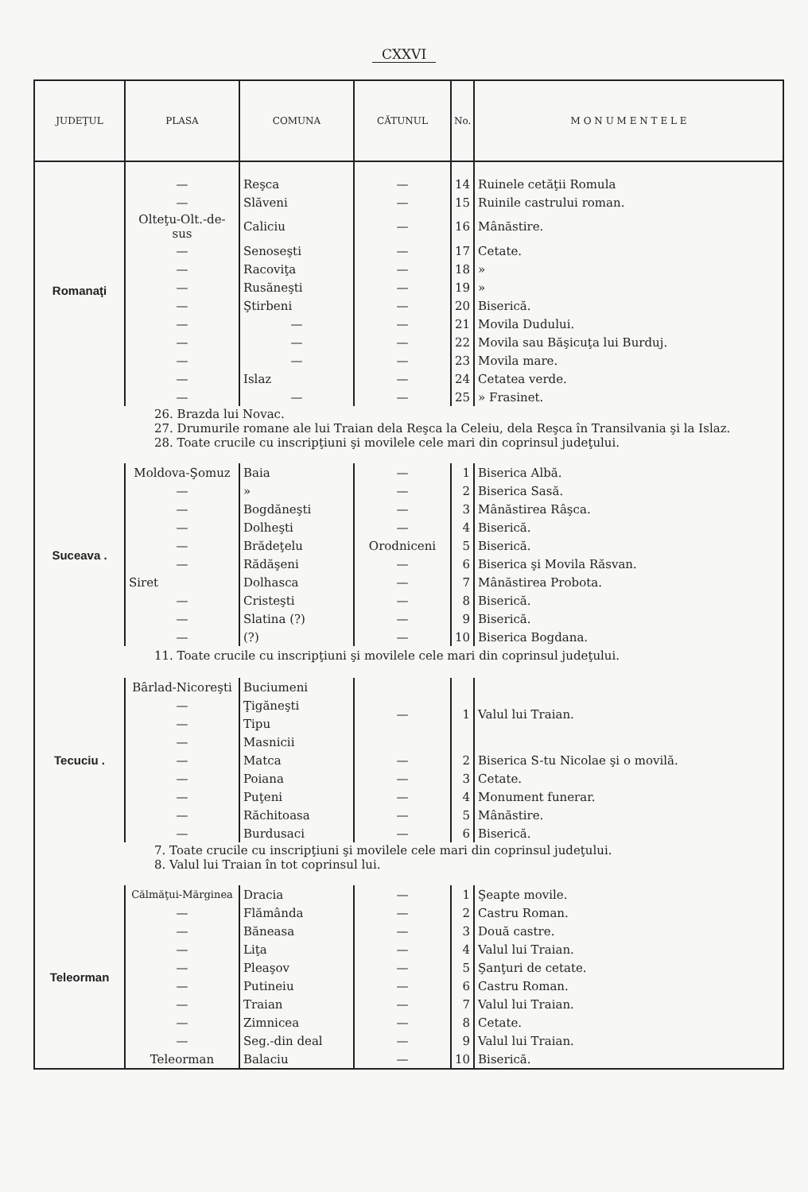CXXVI
| JUDEŢUL | PLASA | COMUNA | CĂTUNUL | No. | M O N U M E N T E L E |
| --- | --- | --- | --- | --- | --- |
| Romanaţi | — | Reşca | — | 14 | Ruinele cetăţii Romula |
| | — | Slăveni | — | 15 | Ruinile castrului roman. |
| | Olteţu-Olt.-de-sus | Caliciu | — | 16 | Mânăstire. |
| | — | Senoseşti | — | 17 | Cetate. |
| | — | Racoviţa | — | 18 | » |
| | — | Rusăneşti | — | 19 | » |
| | — | Ştirbeni | — | 20 | Biserică. |
| | — | — | — | 21 | Movila Dudului. |
| | — | — | — | 22 | Movila sau Băşicuţa lui Burduj. |
| | — | — | — | 23 | Movila mare. |
| | — | Islaz | — | 24 | Cetatea verde. |
| | — | — | — | 25 | » Frasinet. |
| 26. Brazda lui Novac. 27. Drumurile romane ale lui Traian dela Reşca la Celeiu, dela Reşca în Transilvania şi la Islaz. 28. Toate crucile cu inscripţiuni şi movilele cele mari din coprinsul judeţului. | | | | | |
| Suceava . | Moldova-Şomuz | Baia | — | 1 | Biserica Albă. |
| | — | » | — | 2 | Biserica Sasă. |
| | — | Bogdăneşti | — | 3 | Mânăstirea Râşca. |
| | — | Dolheşti | — | 4 | Biserică. |
| | — | Brădeţelu | Orodniceni | 5 | Biserică. |
| | — | Rădăşeni | — | 6 | Biserica şi Movila Răsvan. |
| | Siret | Dolhasca | — | 7 | Mânăstirea Probota. |
| | — | Cristeşti | — | 8 | Biserică. |
| | — | Slatina (?) | — | 9 | Biserică. |
| | — | (?) | — | 10 | Biserica Bogdana. |
| 11. Toate crucile cu inscripţiuni şi movilele cele mari din coprinsul judeţului. | | | | | |
| Tecuciu . | Bârlad-Nicoreşti | Buciumeni | — | 1 | Valul lui Traian. |
| | — | Ţigăneşti | | | |
| | — | Tipu | | | |
| | — | Masnicii | | | |
| | — | Matca | — | 2 | Biserica S-tu Nicolae şi o movilă. |
| | — | Poiana | — | 3 | Cetate. |
| | — | Puţeni | — | 4 | Monument funerar. |
| | — | Răchitoasa | — | 5 | Mânăstire. |
| | — | Burdusaci | — | 6 | Biserică. |
| 7. Toate crucile cu inscripţiuni şi movilele cele mari din coprinsul judeţului. 8. Valul lui Traian în tot coprinsul lui. | | | | | |
| Teleorman | Călmăţui-Mărginea | Dracia | — | 1 | Şeapte movile. |
| | — | Flămânda | — | 2 | Castru Roman. |
| | — | Băneasa | — | 3 | Două castre. |
| | — | Liţa | — | 4 | Valul lui Traian. |
| | — | Pleaşov | — | 5 | Şanţuri de cetate. |
| | — | Putineiu | — | 6 | Castru Roman. |
| | — | Traian | — | 7 | Valul lui Traian. |
| | — | Zimnicea | — | 8 | Cetate. |
| | — | Seg.-din deal | — | 9 | Valul lui Traian. |
| | Teleorman | Balaciu | — | 10 | Biserică. |